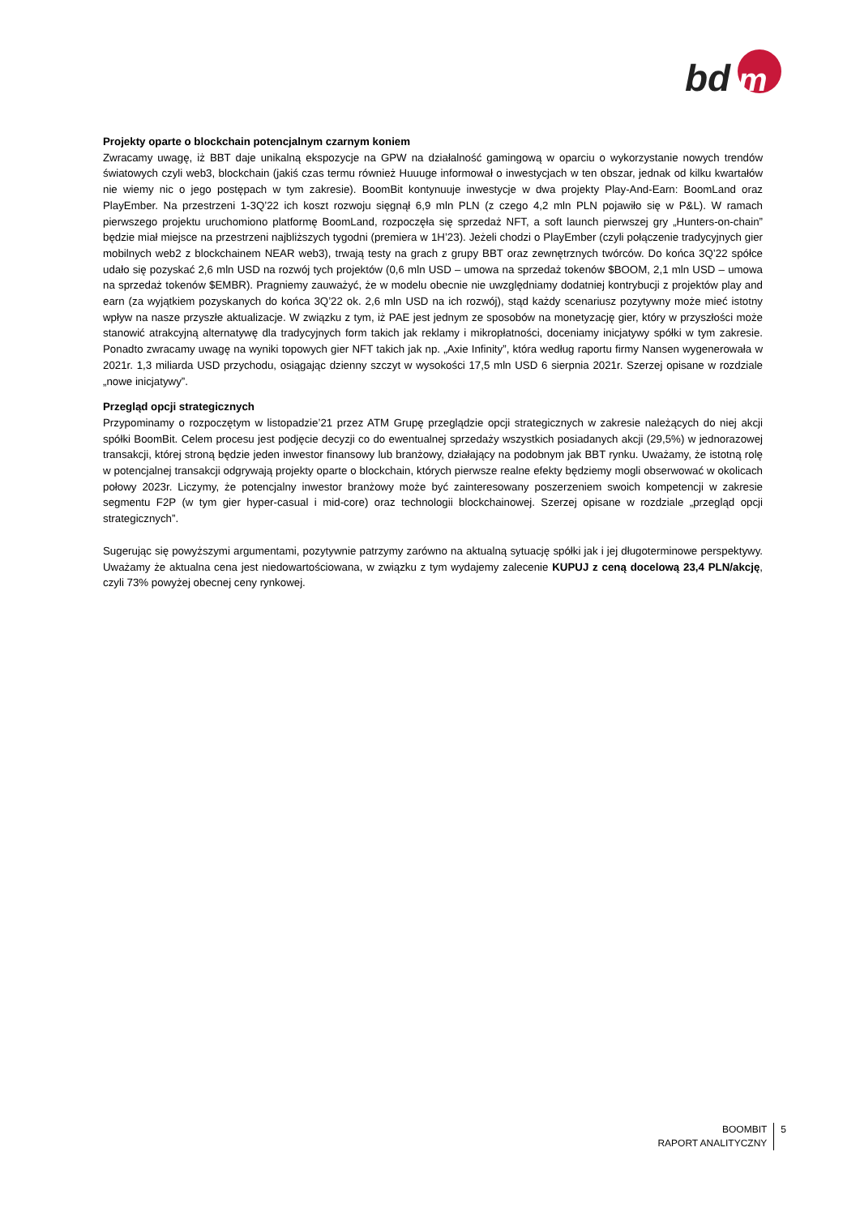bd
m
Projekty oparte o blockchain potencjalnym czarnym koniem
Zwracamy uwagę, iż BBT daje unikalną ekspozycje na GPW na działalność gamingową w oparciu o wykorzystanie nowych trendów światowych czyli web3, blockchain (jakiś czas termu również Huuuge informował o inwestycjach w ten obszar, jednak od kilku kwartałów nie wiemy nic o jego postępach w tym zakresie). BoomBit kontynuuje inwestycje w dwa projekty Play-And-Earn: BoomLand oraz PlayEmber. Na przestrzeni 1-3Q’22 ich koszt rozwoju sięgnął 6,9 mln PLN (z czego 4,2 mln PLN pojawiło się w P&L). W ramach pierwszego projektu uruchomiono platformę BoomLand, rozpoczęła się sprzedaż NFT, a soft launch pierwszej gry „Hunters-on-chain” będzie miał miejsce na przestrzeni najbliższych tygodni (premiera w 1H’23). Jeżeli chodzi o PlayEmber (czyli połączenie tradycyjnych gier mobilnych web2 z blockchainem NEAR web3), trwają testy na grach z grupy BBT oraz zewnętrznych twórców. Do końca 3Q’22 spółce udało się pozyskać 2,6 mln USD na rozwój tych projektów (0,6 mln USD – umowa na sprzedaż tokenów $BOOM, 2,1 mln USD – umowa na sprzedaż tokenów $EMBR). Pragniemy zauważyć, że w modelu obecnie nie uwzględniamy dodatniej kontrybucji z projektów play and earn (za wyjątkiem pozyskanych do końca 3Q’22 ok. 2,6 mln USD na ich rozwój), stąd każdy scenariusz pozytywny może mieć istotny wpływ na nasze przyszłe aktualizacje. W związku z tym, iż PAE jest jednym ze sposobów na monetyzację gier, który w przyszłości może stanowić atrakcyjną alternatywę dla tradycyjnych form takich jak reklamy i mikropłatności, doceniamy inicjatywy spółki w tym zakresie. Ponadto zwracamy uwagę na wyniki topowych gier NFT takich jak np. „Axie Infinity”, która według raportu firmy Nansen wygenerowała w 2021r. 1,3 miliarda USD przychodu, osiągając dzienny szczyt w wysokości 17,5 mln USD 6 sierpnia 2021r. Szerzej opisane w rozdziale „nowe inicjatywy”.
Przegląd opcji strategicznych
Przypominamy o rozpoczętym w listopadzie’21 przez ATM Grupę przeglądzie opcji strategicznych w zakresie należących do niej akcji spółki BoomBit. Celem procesu jest podjęcie decyzji co do ewentualnej sprzedaży wszystkich posiadanych akcji (29,5%) w jednorazowej transakcji, której stroną będzie jeden inwestor finansowy lub branżowy, działający na podobnym jak BBT rynku. Uważamy, że istotną rolę w potencjalnej transakcji odgrywają projekty oparte o blockchain, których pierwsze realne efekty będziemy mogli obserwować w okolicach połowy 2023r. Liczymy, że potencjalny inwestor branżowy może być zainteresowany poszerzeniem swoich kompetencji w zakresie segmentu F2P (w tym gier hyper-casual i mid-core) oraz technologii blockchainowej. Szerzej opisane w rozdziale „przegląd opcji strategicznych”.
Sugerując się powyższymi argumentami, pozytywnie patrzymy zarówno na aktualną sytuację spółki jak i jej długoterminowe perspektywy. Uważamy że aktualna cena jest niedowartościowana, w związku z tym wydajemy zalecenie KUPUJ z ceną docelową 23,4 PLN/akcję, czyli 73% powyżej obecnej ceny rynkowej.
BOOMBIT
RAPORT ANALITYCZNY
5